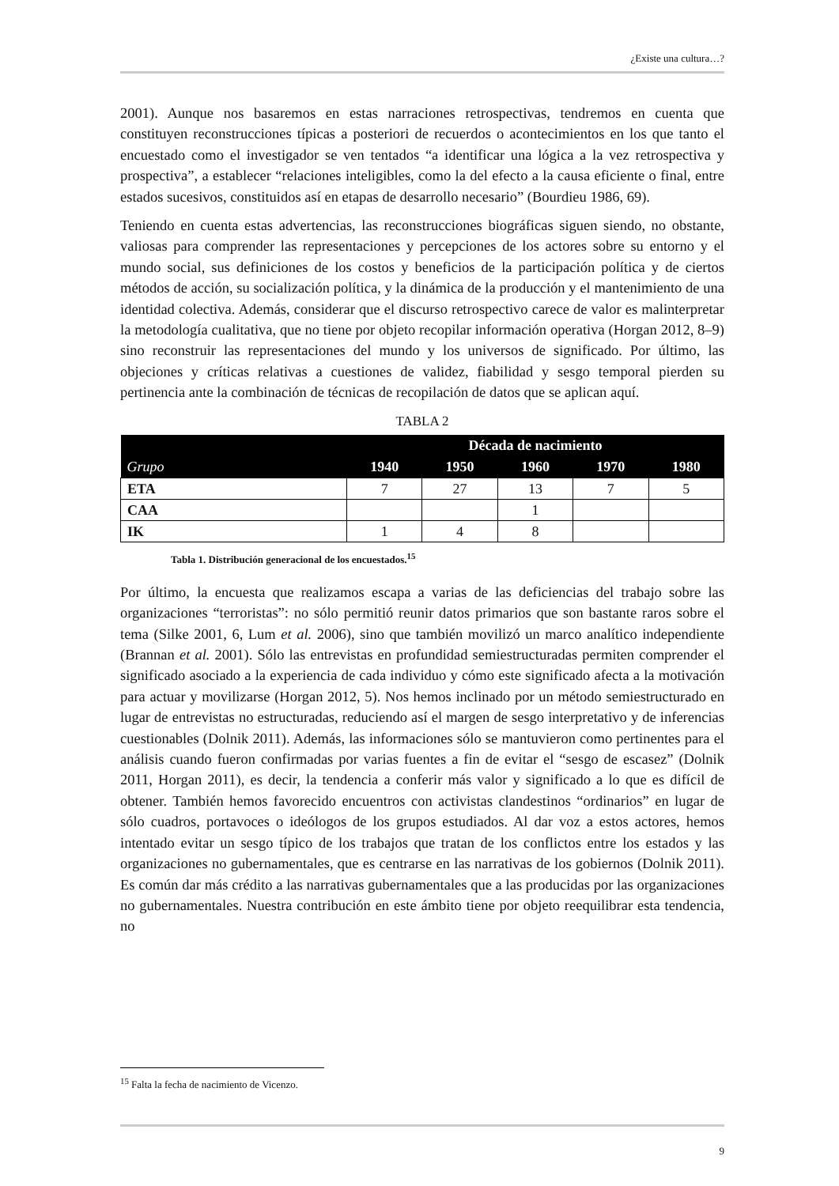¿Existe una cultura…?
2001). Aunque nos basaremos en estas narraciones retrospectivas, tendremos en cuenta que constituyen reconstrucciones típicas a posteriori de recuerdos o acontecimientos en los que tanto el encuestado como el investigador se ven tentados “a identificar una lógica a la vez retrospectiva y prospectiva”, a establecer “relaciones inteligibles, como la del efecto a la causa eficiente o final, entre estados sucesivos, constituidos así en etapas de desarrollo necesario” (Bourdieu 1986, 69).
Teniendo en cuenta estas advertencias, las reconstrucciones biográficas siguen siendo, no obstante, valiosas para comprender las representaciones y percepciones de los actores sobre su entorno y el mundo social, sus definiciones de los costos y beneficios de la participación política y de ciertos métodos de acción, su socialización política, y la dinámica de la producción y el mantenimiento de una identidad colectiva. Además, considerar que el discurso retrospectivo carece de valor es malinterpretar la metodología cualitativa, que no tiene por objeto recopilar información operativa (Horgan 2012, 8–9) sino reconstruir las representaciones del mundo y los universos de significado. Por último, las objeciones y críticas relativas a cuestiones de validez, fiabilidad y sesgo temporal pierden su pertinencia ante la combinación de técnicas de recopilación de datos que se aplican aquí.
TABLA 2
| | Década de nacimiento | | | | |
| --- | --- | --- | --- | --- | --- |
| Grupo | 1940 | 1950 | 1960 | 1970 | 1980 |
| ETA | 7 | 27 | 13 | 7 | 5 |
| CAA | | | 1 | | |
| IK | 1 | 4 | 8 | | |
Tabla 1. Distribución generacional de los encuestados.<sup>15</sup>
Por último, la encuesta que realizamos escapa a varias de las deficiencias del trabajo sobre las organizaciones “terroristas”: no sólo permitió reunir datos primarios que son bastante raros sobre el tema (Silke 2001, 6, Lum et al. 2006), sino que también movilizó un marco analítico independiente (Brannan et al. 2001). Sólo las entrevistas en profundidad semiestructuradas permiten comprender el significado asociado a la experiencia de cada individuo y cómo este significado afecta a la motivación para actuar y movilizarse (Horgan 2012, 5). Nos hemos inclinado por un método semiestructurado en lugar de entrevistas no estructuradas, reduciendo así el margen de sesgo interpretativo y de inferencias cuestionables (Dolnik 2011). Además, las informaciones sólo se mantuvieron como pertinentes para el análisis cuando fueron confirmadas por varias fuentes a fin de evitar el “sesgo de escasez” (Dolnik 2011, Horgan 2011), es decir, la tendencia a conferir más valor y significado a lo que es difícil de obtener. También hemos favorecido encuentros con activistas clandestinos “ordinarios” en lugar de sólo cuadros, portavoces o ideólogos de los grupos estudiados. Al dar voz a estos actores, hemos intentado evitar un sesgo típico de los trabajos que tratan de los conflictos entre los estados y las organizaciones no gubernamentales, que es centrarse en las narrativas de los gobiernos (Dolnik 2011). Es común dar más crédito a las narrativas gubernamentales que a las producidas por las organizaciones no gubernamentales. Nuestra contribución en este ámbito tiene por objeto reequilibrar esta tendencia, no
<sup>15</sup> Falta la fecha de nacimiento de Vicenzo.
9